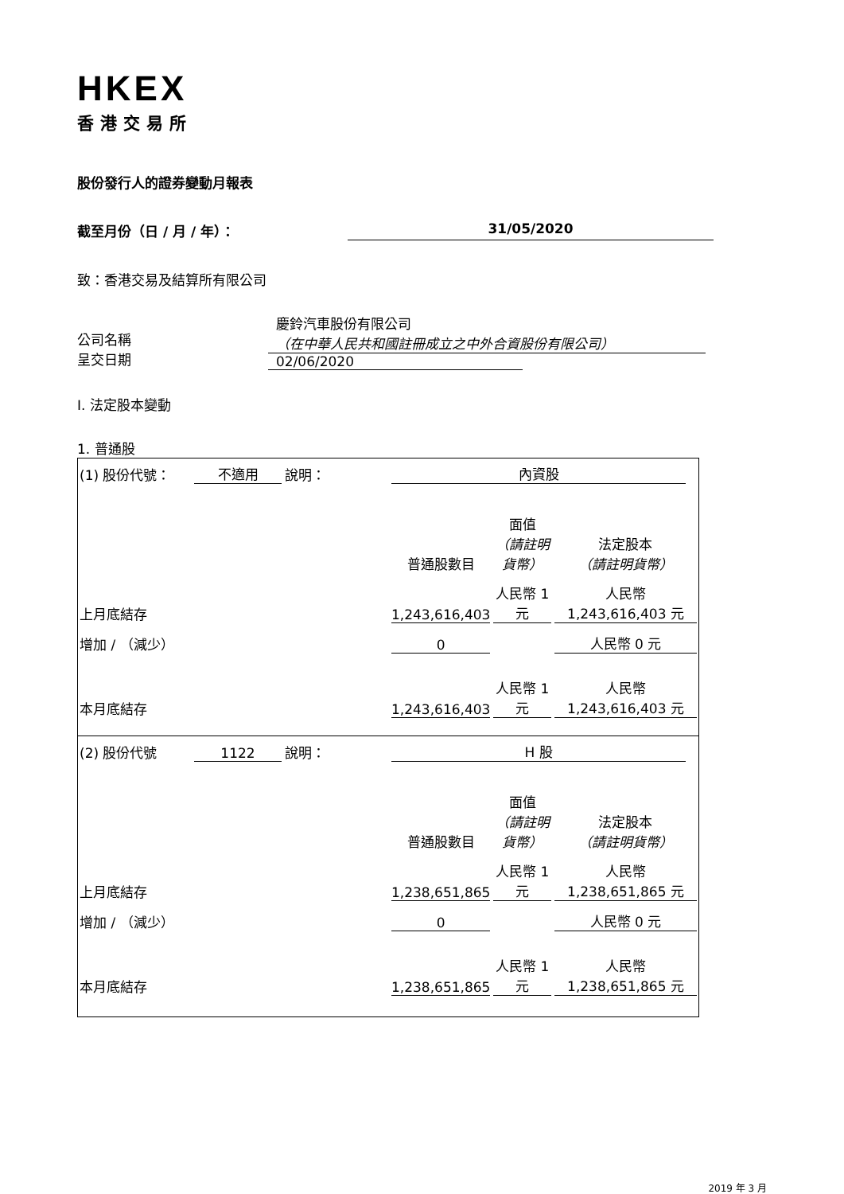HKEX
香港交易所
股份發行人的證券變動月報表
截至月份（日 / 月 / 年）： 31/05/2020
致：香港交易及結算所有限公司
公司名稱
呈交日期
慶鈴汽車股份有限公司
（在中華人民共和國註冊成立之中外合資股份有限公司）
02/06/2020
I. 法定股本變動
1. 普通股
| (1) 股份代號： | 不適用 | 說明： | 內資股 | | |
| | | | 普通股數目 | 面值 （請註明 貨幣） | 法定股本 （請註明貨幣） |
| 上月底結存 | | | 1,243,616,403 | 人民幣 1 元 | 人民幣 1,243,616,403 元 |
| 增加 / （減少） | | | 0 | | 人民幣 0 元 |
| 本月底結存 | | | 1,243,616,403 | 人民幣 1 元 | 人民幣 1,243,616,403 元 |
| (2) 股份代號 | 1122 | 說明： | H 股 | | |
| | | | 普通股數目 | 面值 （請註明 貨幣） | 法定股本 （請註明貨幣） |
| 上月底結存 | | | 1,238,651,865 | 人民幣 1 元 | 人民幣 1,238,651,865 元 |
| 增加 / （減少） | | | 0 | | 人民幣 0 元 |
| 本月底結存 | | | 1,238,651,865 | 人民幣 1 元 | 人民幣 1,238,651,865 元 |
2019 年 3 月